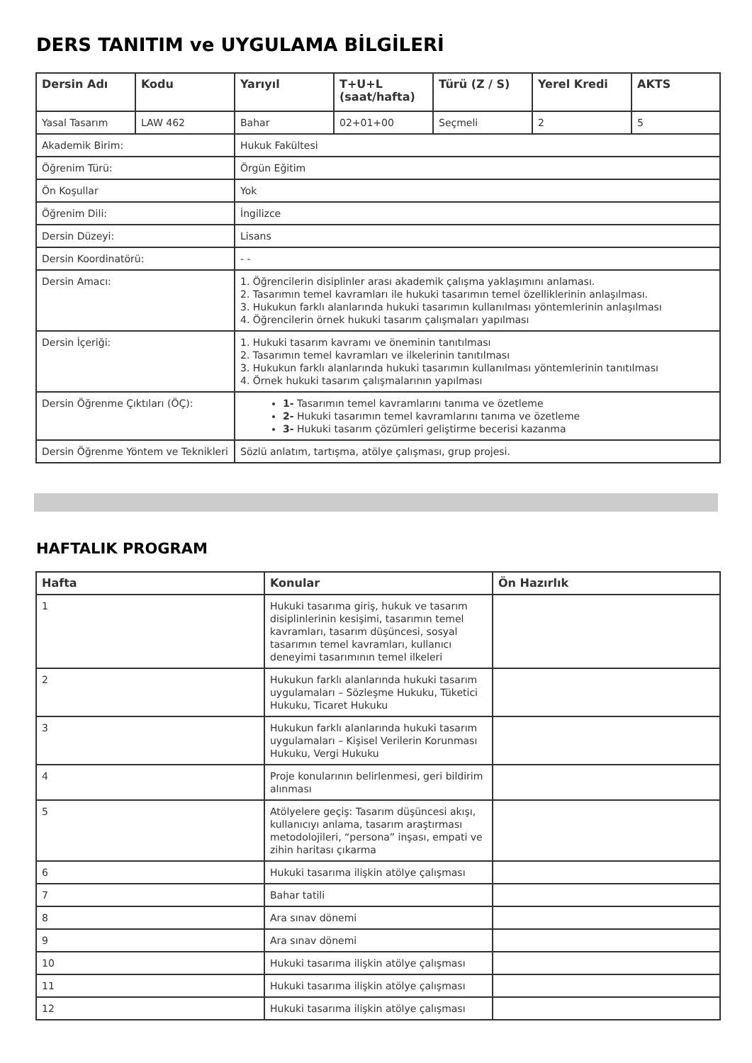DERS TANITIM ve UYGULAMA BİLGİLERİ
| Dersin Adı | Kodu | Yarıyıl | T+U+L (saat/hafta) | Türü (Z / S) | Yerel Kredi | AKTS |
| --- | --- | --- | --- | --- | --- | --- |
| Yasal Tasarım | LAW 462 | Bahar | 02+01+00 | Seçmeli | 2 | 5 |
| Akademik Birim: | | Hukuk Fakültesi | | | | |
| Öğrenim Türü: | | Örgün Eğitim | | | | |
| Ön Koşullar | | Yok | | | | |
| Öğrenim Dili: | | İngilizce | | | | |
| Dersin Düzeyi: | | Lisans | | | | |
| Dersin Koordinatörü: | | - - | | | | |
| Dersin Amacı: | | 1. Öğrencilerin disiplinler arası akademik çalışma yaklaşımını anlaması. 2. Tasarımın temel kavramları ile hukuki tasarımın temel özelliklerinin anlaşılması. 3. Hukukun farklı alanlarında hukuki tasarımın kullanılması yöntemlerinin anlaşılması 4. Öğrencilerin örnek hukuki tasarım çalışmaları yapılması | | | | |
| Dersin İçeriği: | | 1. Hukuki tasarım kavramı ve öneminin tanıtılması 2. Tasarımın temel kavramları ve ilkelerinin tanıtılması 3. Hukukun farklı alanlarında hukuki tasarımın kullanılması yöntemlerinin tanıtılması 4. Örnek hukuki tasarım çalışmalarının yapılması | | | | |
| Dersin Öğrenme Çıktıları (ÖÇ): | | 1- Tasarımın temel kavramlarını tanıma ve özetleme 2- Hukuki tasarımın temel kavramlarını tanıma ve özetleme 3- Hukuki tasarım çözümleri geliştirme becerisi kazanma | | | | |
| Dersin Öğrenme Yöntem ve Teknikleri | | Sözlü anlatım, tartışma, atölye çalışması, grup projesi. | | | | |
HAFTALIK PROGRAM
| Hafta | Konular | Ön Hazırlık |
| --- | --- | --- |
| 1 | Hukuki tasarıma giriş, hukuk ve tasarım disiplinlerinin kesişimi, tasarımın temel kavramları, tasarım düşüncesi, sosyal tasarımın temel kavramları, kullanıcı deneyimi tasarımının temel ilkeleri | |
| 2 | Hukukun farklı alanlarında hukuki tasarım uygulamaları – Sözleşme Hukuku, Tüketici Hukuku, Ticaret Hukuku | |
| 3 | Hukukun farklı alanlarında hukuki tasarım uygulamaları – Kişisel Verilerin Korunması Hukuku, Vergi Hukuku | |
| 4 | Proje konularının belirlenmesi, geri bildirim alınması | |
| 5 | Atölyelere geçiş: Tasarım düşüncesi akışı, kullanıcıyı anlama, tasarım araştırması metodolojileri, “persona” inşası, empati ve zihin haritası çıkarma | |
| 6 | Hukuki tasarıma ilişkin atölye çalışması | |
| 7 | Bahar tatili | |
| 8 | Ara sınav dönemi | |
| 9 | Ara sınav dönemi | |
| 10 | Hukuki tasarıma ilişkin atölye çalışması | |
| 11 | Hukuki tasarıma ilişkin atölye çalışması | |
| 12 | Hukuki tasarıma ilişkin atölye çalışması | |